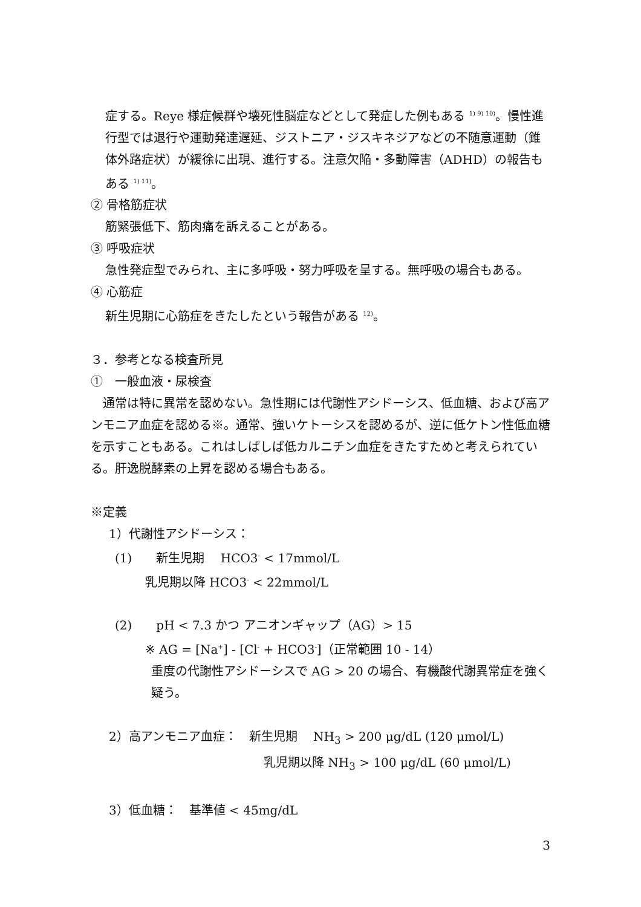症する。Reye 様症候群や壊死性脳症などとして発症した例もある <sup>1) 9) 10)</sup>。慢性進行型では退行や運動発達遅延、ジストニア・ジスキネジアなどの不随意運動（錐体外路症状）が緩徐に出現、進行する。注意欠陥・多動障害（ADHD）の報告もある <sup>1) 11)</sup>。
② 骨格筋症状
筋緊張低下、筋肉痛を訴えることがある。
③ 呼吸症状
急性発症型でみられ、主に多呼吸・努力呼吸を呈する。無呼吸の場合もある。
④ 心筋症
新生児期に心筋症をきたしたという報告がある <sup>12)</sup>。
３．参考となる検査所見
①　一般血液・尿検査
　通常は特に異常を認めない。急性期には代謝性アシドーシス、低血糖、および高アンモニア血症を認める※。通常、強いケトーシスを認めるが、逆に低ケトン性低血糖を示すこともある。これはしばしば低カルニチン血症をきたすためと考えられている。肝逸脱酵素の上昇を認める場合もある。
※定義
1）代謝性アシドーシス：
(1)　　新生児期　 HCO3<sup>-</sup> < 17mmol/L
乳児期以降 HCO3<sup>-</sup> < 22mmol/L
(2)　　pH < 7.3 かつ アニオンギャップ（AG）> 15
※ AG = [Na<sup>+</sup>] - [Cl<sup>-</sup> + HCO3<sup>-</sup>]（正常範囲 10 - 14）
重度の代謝性アシドーシスで AG > 20 の場合、有機酸代謝異常症を強く疑う。
2）高アンモニア血症：　新生児期　 NH<sub>3</sub> > 200 μg/dL (120 μmol/L)
乳児期以降 NH<sub>3</sub> > 100 μg/dL (60 μmol/L)
3）低血糖：　基準値 < 45mg/dL
3